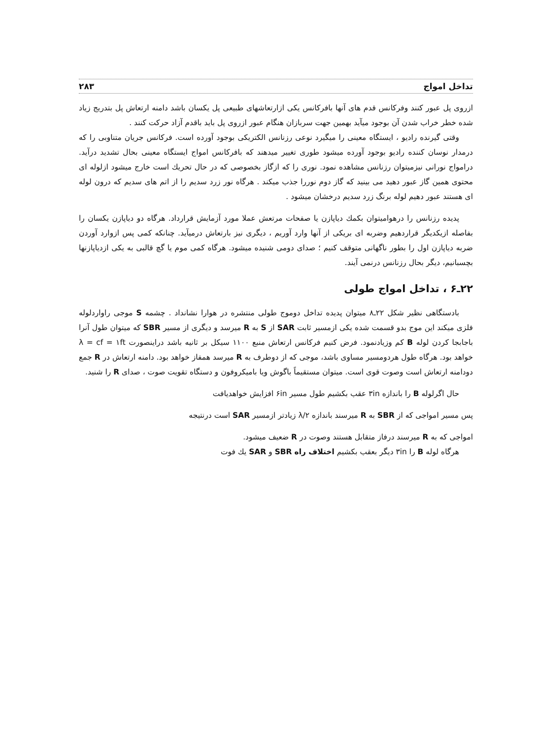تداخل امواج ۲۸۳
ازروی پل عبور کنند وفرکانس قدم های آنها بافرکانس یکی ازارتعاشهای طبیعی پل یکسان باشد دامنه ارتعاش پل بتدریج زیاد شده خطر خراب شدن آن بوجود میآید بهمین جهت سربازان هنگام عبور ازروی پل باید باقدم آزاد حرکت کنند .
وقتی گیرنده رادیو ، ایستگاه معینی را میگیرد نوعی رزنانس الکتریکی بوجود آورده است. فرکانس جریان متناوبی را که درمدار نوسان کننده رادیو بوجود آورده میشود طوری تغییر میدهند که بافرکانس امواج ایستگاه معینی بحال تشدید درآید. درامواج نورانی نیزمیتوان رزنانس مشاهده نمود. نوری را که ازگاز بخصوصی که در حال تحریك است خارج میشود ازلوله ای محتوی همین گاز عبور دهید می بینید که گاز دوم نوررا جذب میکند . هرگاه نور زرد سدیم را از اتم های سدیم که درون لوله ای هستند عبور دهیم لوله برنگ زرد سدیم درخشان میشود .
پدیده رزنانس را درهوامیتوان بکمك دیاپازن یا صفحات مرتعش عملا مورد آزمایش قرارداد. هرگاه دو دیاپازن یکسان را بفاصله ازیکدیگر قراردهیم وضربه ای بریکی از آنها وارد آوریم ، دیگری نیز بارتعاش درمیآید. چنانکه کمی پس ازوارد آوردن ضربه دیاپازن اول را بطور ناگهانی متوقف کنیم ؛ صدای دومی شنیده میشود. هرگاه کمی موم یا گچ قالبی به یکی ازدیاپازنها بچسبانیم، دیگر بحال رزنانس درنمی آیند.
۲۲ـ۶ ، تداخل امواج طولی
بادستگاهی نظیر شکل ۲۲ـ۸ میتوان پدیده تداخل دوموج طولی منتشره در هوارا نشانداد . چشمه S موجی راواردلوله فلزی میکند این موج بدو قسمت شده یکی ازمسیر ثابت SAR از S به R میرسد و دیگری از مسیر SBR که میتوان طول آنرا باجابجا کردن لوله B کم وزیادنمود. فرض کنیم فرکانس ارتعاش منبع ۱۱۰۰ سیکل بر ثانیه باشد دراینصورت λ = cf = ۱ft خواهد بود. هرگاه طول هردومسیر مساوی باشد، موجی که از دوطرف به R میرسد همفاز خواهد بود. دامنه ارتعاش در R جمع دودامنه ارتعاش است وصوت قوی است. میتوان مستقیماً باگوش ویا بامیکروفون و دستگاه تقویت صوت ، صدای R را شنید.
حال اگرلوله B را باندازه ۳in عقب بکشیم طول مسیر ۶in افزایش خواهدیافت
پس مسیر امواجی که از SBR به R میرسند باندازه λ/۲ زیادتر ازمسیر SAR است درنتیجه
امواجی که به R میرسند درفاز متقابل هستند وصوت در R ضعیف میشود.
هرگاه لوله B را ۳in دیگر بعقب بکشیم اختلاف راه SBR و SAR یك فوت